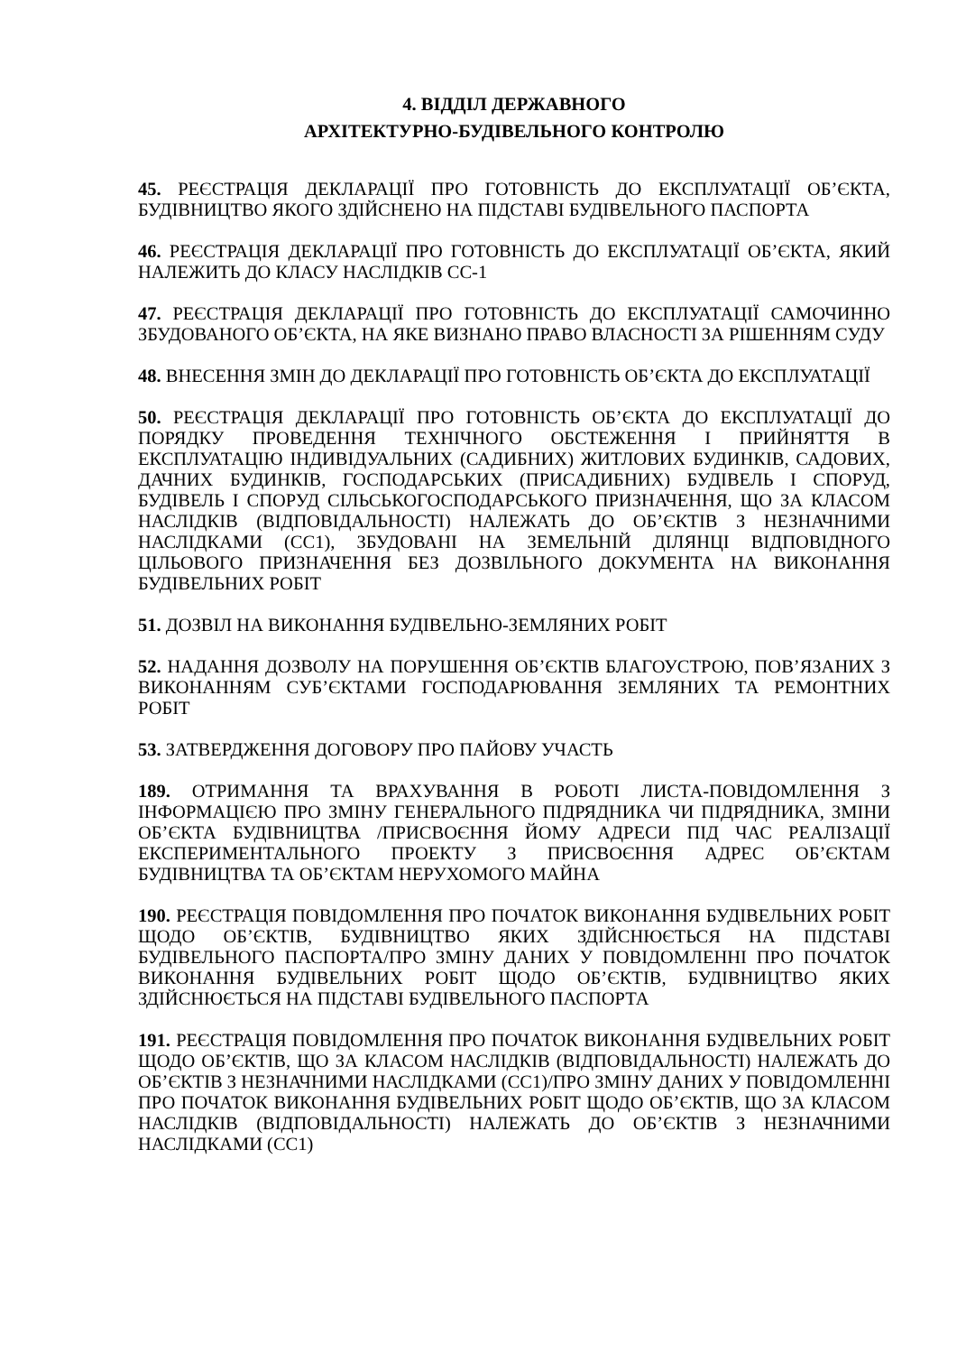4. ВІДДІЛ ДЕРЖАВНОГО
АРХІТЕКТУРНО-БУДІВЕЛЬНОГО КОНТРОЛЮ
45. РЕЄСТРАЦІЯ ДЕКЛАРАЦІЇ ПРО ГОТОВНІСТЬ ДО ЕКСПЛУАТАЦІЇ ОБ’ЄКТА, БУДІВНИЦТВО ЯКОГО ЗДІЙСНЕНО НА ПІДСТАВІ БУДІВЕЛЬНОГО ПАСПОРТА
46. РЕЄСТРАЦІЯ ДЕКЛАРАЦІЇ ПРО ГОТОВНІСТЬ ДО ЕКСПЛУАТАЦІЇ ОБ’ЄКТА, ЯКИЙ НАЛЕЖИТЬ ДО КЛАСУ НАСЛІДКІВ СС-1
47. РЕЄСТРАЦІЯ ДЕКЛАРАЦІЇ ПРО ГОТОВНІСТЬ ДО ЕКСПЛУАТАЦІЇ САМОЧИННО ЗБУДОВАНОГО ОБ’ЄКТА, НА ЯКЕ ВИЗНАНО ПРАВО ВЛАСНОСТІ ЗА РІШЕННЯМ СУДУ
48. ВНЕСЕННЯ ЗМІН ДО ДЕКЛАРАЦІЇ ПРО ГОТОВНІСТЬ ОБ’ЄКТА ДО ЕКСПЛУАТАЦІЇ
50. РЕЄСТРАЦІЯ ДЕКЛАРАЦІЇ ПРО ГОТОВНІСТЬ ОБ’ЄКТА ДО ЕКСПЛУАТАЦІЇ ДО ПОРЯДКУ ПРОВЕДЕННЯ ТЕХНІЧНОГО ОБСТЕЖЕННЯ І ПРИЙНЯТТЯ В ЕКСПЛУАТАЦІЮ ІНДИВІДУАЛЬНИХ (САДИБНИХ) ЖИТЛОВИХ БУДИНКІВ, САДОВИХ, ДАЧНИХ БУДИНКІВ, ГОСПОДАРСЬКИХ (ПРИСАДИБНИХ) БУДІВЕЛЬ І СПОРУД, БУДІВЕЛЬ І СПОРУД СІЛЬСЬКОГОСПОДАРСЬКОГО ПРИЗНАЧЕННЯ, ЩО ЗА КЛАСОМ НАСЛІДКІВ (ВІДПОВІДАЛЬНОСТІ) НАЛЕЖАТЬ ДО ОБ’ЄКТІВ З НЕЗНАЧНИМИ НАСЛІДКАМИ (СС1), ЗБУДОВАНІ НА ЗЕМЕЛЬНІЙ ДІЛЯНЦІ ВІДПОВІДНОГО ЦІЛЬОВОГО ПРИЗНАЧЕННЯ БЕЗ ДОЗВІЛЬНОГО ДОКУМЕНТА НА ВИКОНАННЯ БУДІВЕЛЬНИХ РОБІТ
51. ДОЗВІЛ НА ВИКОНАННЯ БУДІВЕЛЬНО-ЗЕМЛЯНИХ РОБІТ
52. НАДАННЯ ДОЗВОЛУ НА ПОРУШЕННЯ ОБ’ЄКТІВ БЛАГОУСТРОЮ, ПОВ’ЯЗАНИХ З ВИКОНАННЯМ СУБ’ЄКТАМИ ГОСПОДАРЮВАННЯ ЗЕМЛЯНИХ ТА РЕМОНТНИХ РОБІТ
53. ЗАТВЕРДЖЕННЯ ДОГОВОРУ ПРО ПАЙОВУ УЧАСТЬ
189. ОТРИМАННЯ ТА ВРАХУВАННЯ В РОБОТІ ЛИСТА-ПОВІДОМЛЕННЯ З ІНФОРМАЦІЄЮ ПРО ЗМІНУ ГЕНЕРАЛЬНОГО ПІДРЯДНИКА ЧИ ПІДРЯДНИКА, ЗМІНИ ОБ’ЄКТА БУДІВНИЦТВА /ПРИСВОЄННЯ ЙОМУ АДРЕСИ ПІД ЧАС РЕАЛІЗАЦІЇ ЕКСПЕРИМЕНТАЛЬНОГО ПРОЕКТУ З ПРИСВОЄННЯ АДРЕС ОБ’ЄКТАМ БУДІВНИЦТВА ТА ОБ’ЄКТАМ НЕРУХОМОГО МАЙНА
190. РЕЄСТРАЦІЯ ПОВІДОМЛЕННЯ ПРО ПОЧАТОК ВИКОНАННЯ БУДІВЕЛЬНИХ РОБІТ ЩОДО ОБ’ЄКТІВ, БУДІВНИЦТВО ЯКИХ ЗДІЙСНЮЄТЬСЯ НА ПІДСТАВІ БУДІВЕЛЬНОГО ПАСПОРТА/ПРО ЗМІНУ ДАНИХ У ПОВІДОМЛЕННІ ПРО ПОЧАТОК ВИКОНАННЯ БУДІВЕЛЬНИХ РОБІТ ЩОДО ОБ’ЄКТІВ, БУДІВНИЦТВО ЯКИХ ЗДІЙСНЮЄТЬСЯ НА ПІДСТАВІ БУДІВЕЛЬНОГО ПАСПОРТА
191. РЕЄСТРАЦІЯ ПОВІДОМЛЕННЯ ПРО ПОЧАТОК ВИКОНАННЯ БУДІВЕЛЬНИХ РОБІТ ЩОДО ОБ’ЄКТІВ, ЩО ЗА КЛАСОМ НАСЛІДКІВ (ВІДПОВІДАЛЬНОСТІ) НАЛЕЖАТЬ ДО ОБ’ЄКТІВ З НЕЗНАЧНИМИ НАСЛІДКАМИ (СС1)/ПРО ЗМІНУ ДАНИХ У ПОВІДОМЛЕННІ ПРО ПОЧАТОК ВИКОНАННЯ БУДІВЕЛЬНИХ РОБІТ ЩОДО ОБ’ЄКТІВ, ЩО ЗА КЛАСОМ НАСЛІДКІВ (ВІДПОВІДАЛЬНОСТІ) НАЛЕЖАТЬ ДО ОБ’ЄКТІВ З НЕЗНАЧНИМИ НАСЛІДКАМИ (СС1)